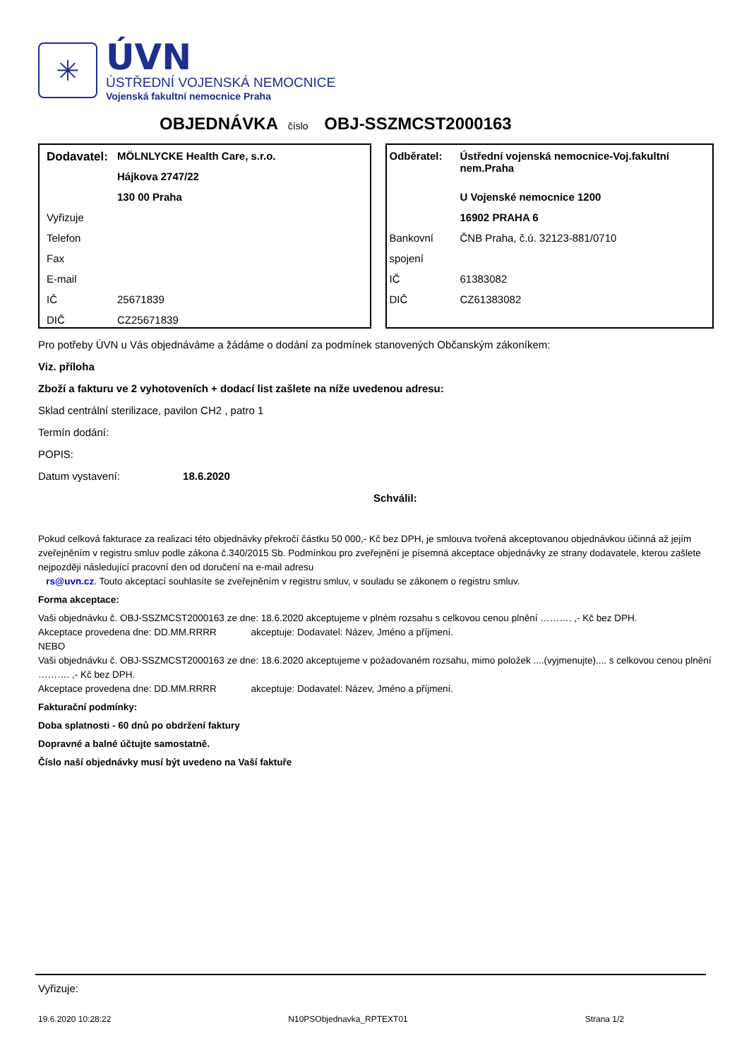✳
ÚVN
ÚSTŘEDNÍ VOJENSKÁ NEMOCNICE
Vojenská fakultní nemocnice Praha
OBJEDNÁVKA číslo OBJ-SSZMCST2000163
| Dodavatel: | MÖLNLYCKE Health Care, s.r.o. |
| | Hájkova 2747/22 |
| | 130 00 Praha |
| Vyřizuje | |
| Telefon | |
| Fax | |
| E-mail | |
| IČ | 25671839 |
| DIČ | CZ25671839 |
| Odběratel: | Ústřední vojenská nemocnice-Voj.fakultní nem.Praha |
| | U Vojenské nemocnice 1200 |
| | 16902 PRAHA 6 |
| Bankovní | ČNB Praha, č.ú. 32123-881/0710 |
| spojení | |
| IČ | 61383082 |
| DIČ | CZ61383082 |
Pro potřeby ÚVN u Vás objednáváme a žádáme o dodání za podmínek stanovených Občanským zákoníkem:
Viz. příloha
Zboží a fakturu ve 2 vyhotoveních + dodací list zašlete na níže uvedenou adresu:
Sklad centrální sterilizace, pavilon CH2 , patro 1
Termín dodání:
POPIS:
Datum vystavení: 18.6.2020
Schválil:
Pokud celková fakturace za realizaci této objednávky překročí částku 50 000,- Kč bez DPH, je smlouva tvořená akceptovanou objednávkou účinná až jejím zveřejněním v registru smluv podle zákona č.340/2015 Sb. Podmínkou pro zveřejnění je písemná akceptace objednávky ze strany dodavatele, kterou zašlete nejpozději následující pracovní den od doručení na e-mail adresu
rs@uvn.cz. Touto akceptací souhlasíte se zveřejněním v registru smluv, v souladu se zákonem o registru smluv.
Forma akceptace:
Vaši objednávku č. OBJ-SSZMCST2000163 ze dne: 18.6.2020 akceptujeme v plném rozsahu s celkovou cenou plnění ………. ,- Kč bez DPH.
Akceptace provedena dne: DD.MM.RRRR akceptuje: Dodavatel: Název, Jméno a příjmení.
NEBO
Vaši objednávku č. OBJ-SSZMCST2000163 ze dne: 18.6.2020 akceptujeme v požadovaném rozsahu, mimo položek ....(vyjmenujte).... s celkovou cenou plnění ………. ,- Kč bez DPH.
Akceptace provedena dne: DD.MM.RRRR akceptuje: Dodavatel: Název, Jméno a příjmení.
Fakturační podmínky:
Doba splatnosti - 60 dnů po obdržení faktury
Dopravné a balné účtujte samostatně.
Číslo naší objednávky musí být uvedeno na Vaší faktuře
Vyřizuje:
19.6.2020 10:28:22 N10PSObjednavka_RPTEXT01 Strana 1/2